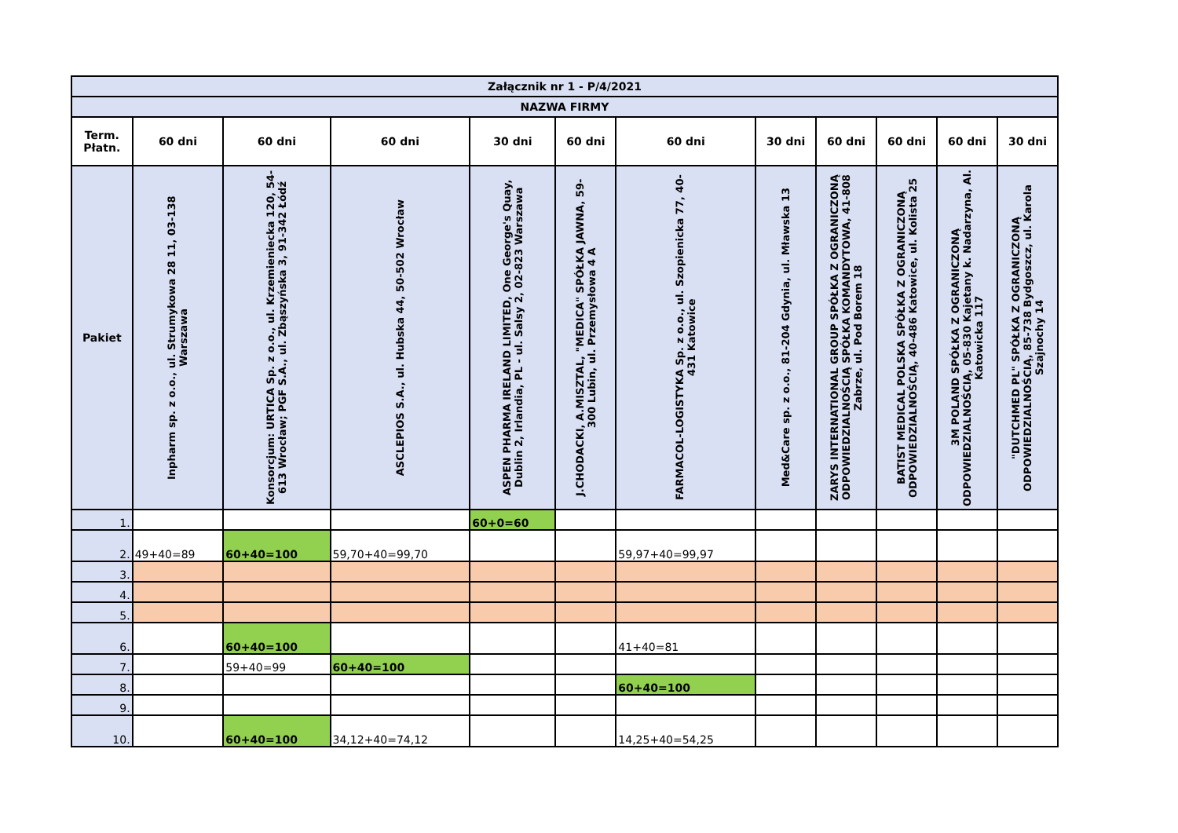| Załącznik nr 1 - P/4/2021 | | | | | | | | | | | |
| NAZWA FIRMY | | | | | | | | | | | |
| Term. Płatn. | 60 dni | 60 dni | 60 dni | 30 dni | 60 dni | 60 dni | 30 dni | 60 dni | 60 dni | 60 dni | 30 dni |
| Pakiet | Inpharm sp. z o.o., ul. Strumykowa 28 11, 03-138 Warszawa | Konsorcjum: URTICA Sp. z o.o., ul. Krzemieniecka 120, 54-613 Wrocław; PGF S.A., ul. Zbąszyńska 3, 91-342 Łódź | ASCLEPIOS S.A., ul. Hubska 44, 50-502 Wrocław | ASPEN PHARMA IRELAND LIMITED, One George's Quay, Dublin 2, Irlandia, PL - ul. Salsy 2, 02-823 Warszawa | J.CHODACKI, A.MISZTAL, "MEDICA" SPÓŁKA JAWNA, 59-300 Lubin, ul. Przemysłowa 4 A | FARMACOL-LOGISTYKA Sp. z o.o., ul. Szopienicka 77, 40-431 Katowice | Med&Care sp. z o.o., 81-204 Gdynia, ul. Mławska 13 | ZARYS INTERNATIONAL GROUP SPÓŁKA Z OGRANICZONĄ ODPOWIEDZIALNOŚCIĄ SPÓŁKA KOMANDYTOWA, 41-808 Zabrze, ul. Pod Borem 18 | BATIST MEDICAL POLSKA SPÓŁKA Z OGRANICZONĄ ODPOWIEDZIALNOŚCIĄ, 40-486 Katowice, ul. Kolista 25 | 3M POLAND SPÓŁKA Z OGRANICZONĄ ODPOWIEDZIALNOŚCIĄ, 05-830 Kajetany k. Nadarzyna, Al. Katowicka 117 | "DUTCHMED PL" SPÓŁKA Z OGRANICZONĄ ODPOWIEDZIALNOŚCIĄ, 85-738 Bydgoszcz, ul. Karola Szajnochy 14 |
| 1. | | | | 60+0=60 | | | | | | | |
| 2. | 49+40=89 | 60+40=100 | 59,70+40=99,70 | | | 59,97+40=99,97 | | | | | |
| 3. | | | | | | | | | | | |
| 4. | | | | | | | | | | | |
| 5. | | | | | | | | | | | |
| 6. | | 60+40=100 | | | | 41+40=81 | | | | | |
| 7. | | 59+40=99 | 60+40=100 | | | | | | | | |
| 8. | | | | | | 60+40=100 | | | | | |
| 9. | | | | | | | | | | | |
| 10. | | 60+40=100 | 34,12+40=74,12 | | | 14,25+40=54,25 | | | | | |